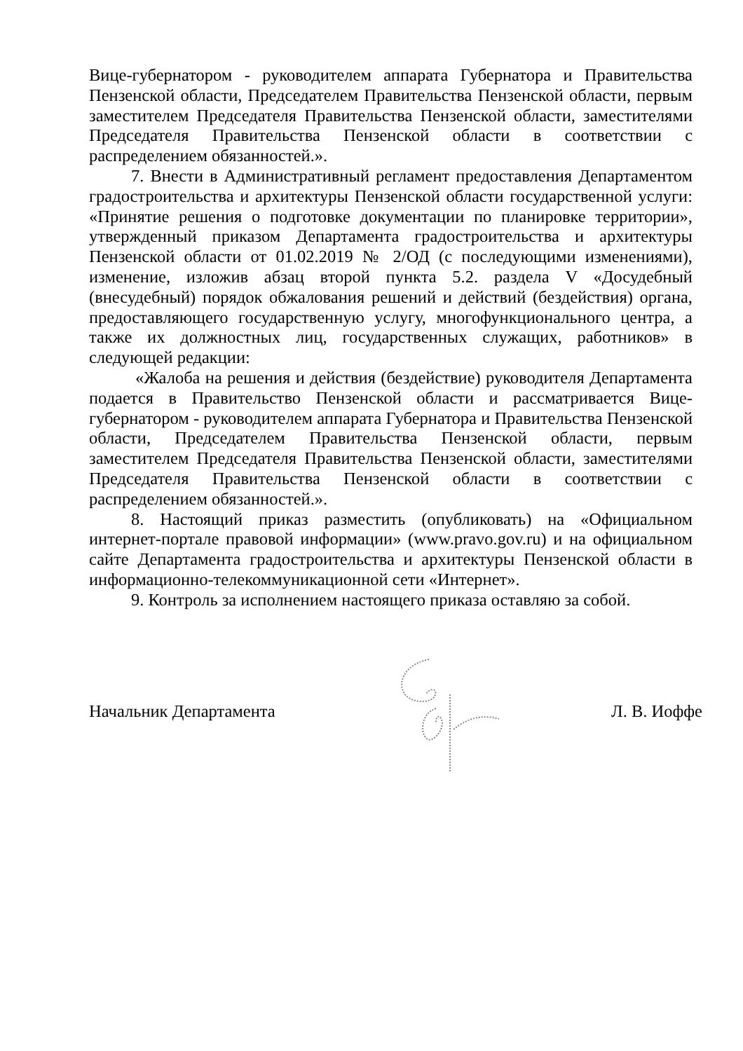Вице-губернатором - руководителем аппарата Губернатора и Правительства Пензенской области, Председателем Правительства Пензенской области, первым заместителем Председателя Правительства Пензенской области, заместителями Председателя Правительства Пензенской области в соответствии с распределением обязанностей.».
7. Внести в Административный регламент предоставления Департаментом градостроительства и архитектуры Пензенской области государственной услуги: «Принятие решения о подготовке документации по планировке территории», утвержденный приказом Департамента градостроительства и архитектуры Пензенской области от 01.02.2019 № 2/ОД (с последующими изменениями), изменение, изложив абзац второй пункта 5.2. раздела V «Досудебный (внесудебный) порядок обжалования решений и действий (бездействия) органа, предоставляющего государственную услугу, многофункционального центра, а также их должностных лиц, государственных служащих, работников» в следующей редакции:
«Жалоба на решения и действия (бездействие) руководителя Департамента подается в Правительство Пензенской области и рассматривается Вице-губернатором - руководителем аппарата Губернатора и Правительства Пензенской области, Председателем Правительства Пензенской области, первым заместителем Председателя Правительства Пензенской области, заместителями Председателя Правительства Пензенской области в соответствии с распределением обязанностей.».
8. Настоящий приказ разместить (опубликовать) на «Официальном интернет-портале правовой информации» (www.pravo.gov.ru) и на официальном сайте Департамента градостроительства и архитектуры Пензенской области в информационно-телекоммуникационной сети «Интернет».
9. Контроль за исполнением настоящего приказа оставляю за собой.
Начальник Департамента Л. В. Иоффе